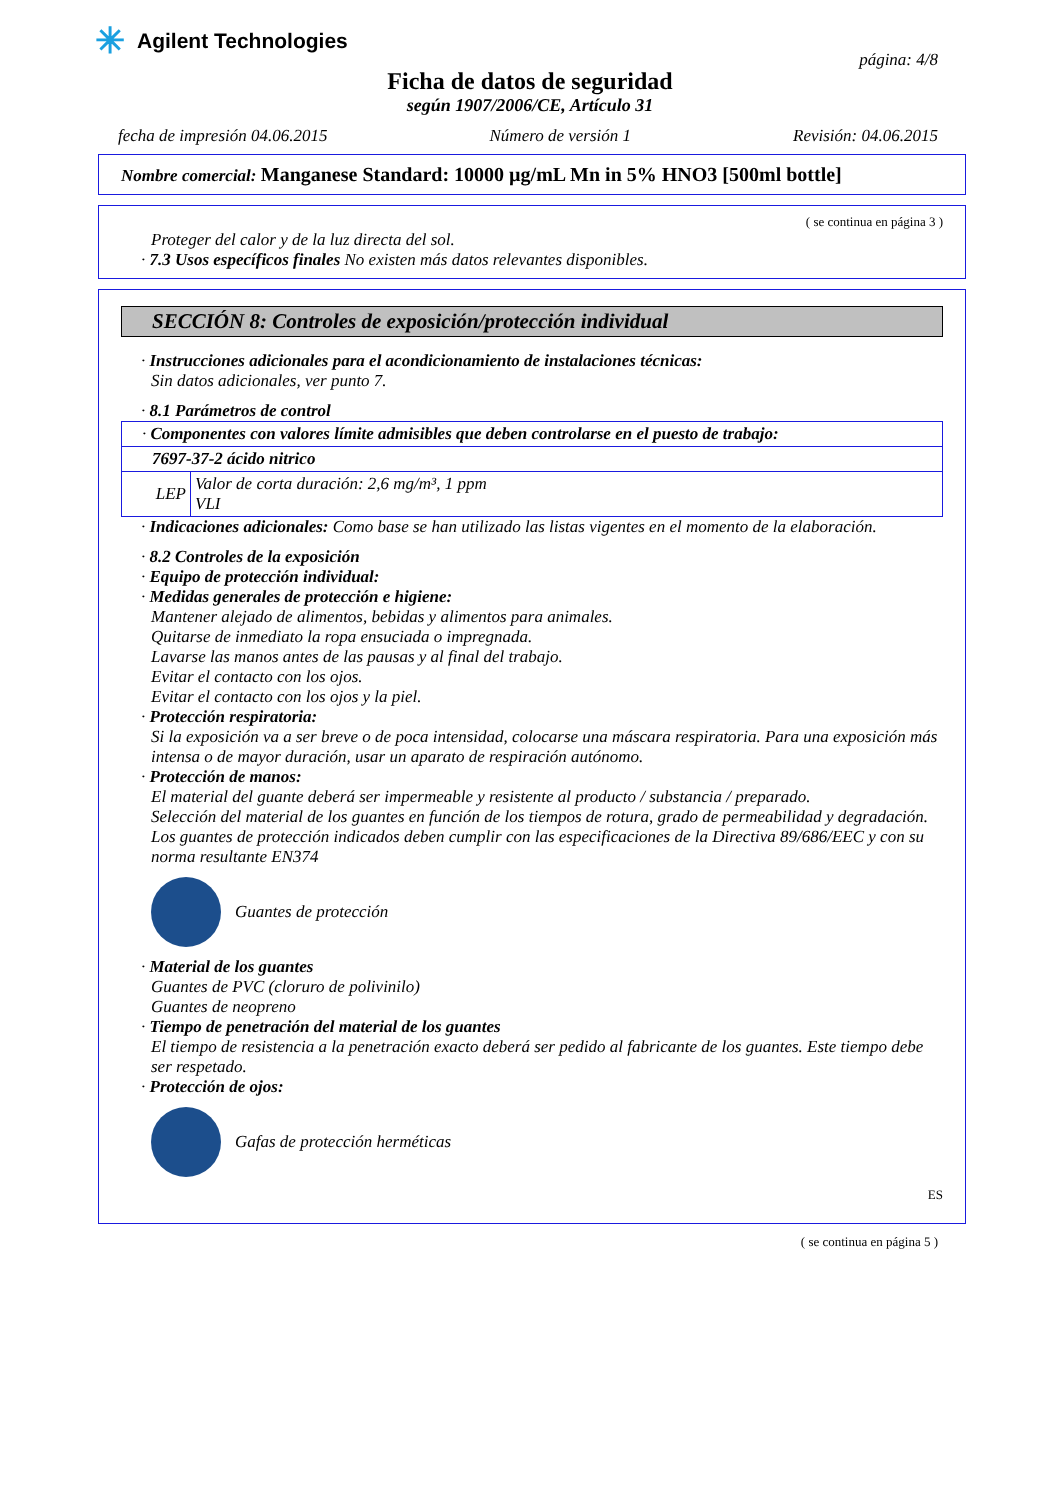✳ Agilent Technologies
página: 4/8
Ficha de datos de seguridad
según 1907/2006/CE, Artículo 31
fecha de impresión 04.06.2015 Número de versión 1 Revisión: 04.06.2015
Nombre comercial: Manganese Standard: 10000 µg/mL Mn in 5% HNO3 [500ml bottle]
( se continua en página 3 )
Proteger del calor y de la luz directa del sol.
· 7.3 Usos específicos finales No existen más datos relevantes disponibles.
SECCIÓN 8: Controles de exposición/protección individual
· Instrucciones adicionales para el acondicionamiento de instalaciones técnicas:
Sin datos adicionales, ver punto 7.
· 8.1 Parámetros de control
| · Componentes con valores límite admisibles que deben controlarse en el puesto de trabajo: | |
| 7697-37-2 ácido nitrico | |
| LEP | Valor de corta duración: 2,6 mg/m³, 1 ppm VLI |
· Indicaciones adicionales: Como base se han utilizado las listas vigentes en el momento de la elaboración.
· 8.2 Controles de la exposición
· Equipo de protección individual:
· Medidas generales de protección e higiene:
Mantener alejado de alimentos, bebidas y alimentos para animales.
Quitarse de inmediato la ropa ensuciada o impregnada.
Lavarse las manos antes de las pausas y al final del trabajo.
Evitar el contacto con los ojos.
Evitar el contacto con los ojos y la piel.
· Protección respiratoria:
Si la exposición va a ser breve o de poca intensidad, colocarse una máscara respiratoria. Para una exposición más intensa o de mayor duración, usar un aparato de respiración autónomo.
· Protección de manos:
El material del guante deberá ser impermeable y resistente al producto / substancia / preparado.
Selección del material de los guantes en función de los tiempos de rotura, grado de permeabilidad y degradación.
Los guantes de protección indicados deben cumplir con las especificaciones de la Directiva 89/686/EEC y con su norma resultante EN374
Guantes de protección
· Material de los guantes
Guantes de PVC (cloruro de polivinilo)
Guantes de neopreno
· Tiempo de penetración del material de los guantes
El tiempo de resistencia a la penetración exacto deberá ser pedido al fabricante de los guantes. Este tiempo debe ser respetado.
· Protección de ojos:
Gafas de protección herméticas
ES
( se continua en página 5 )